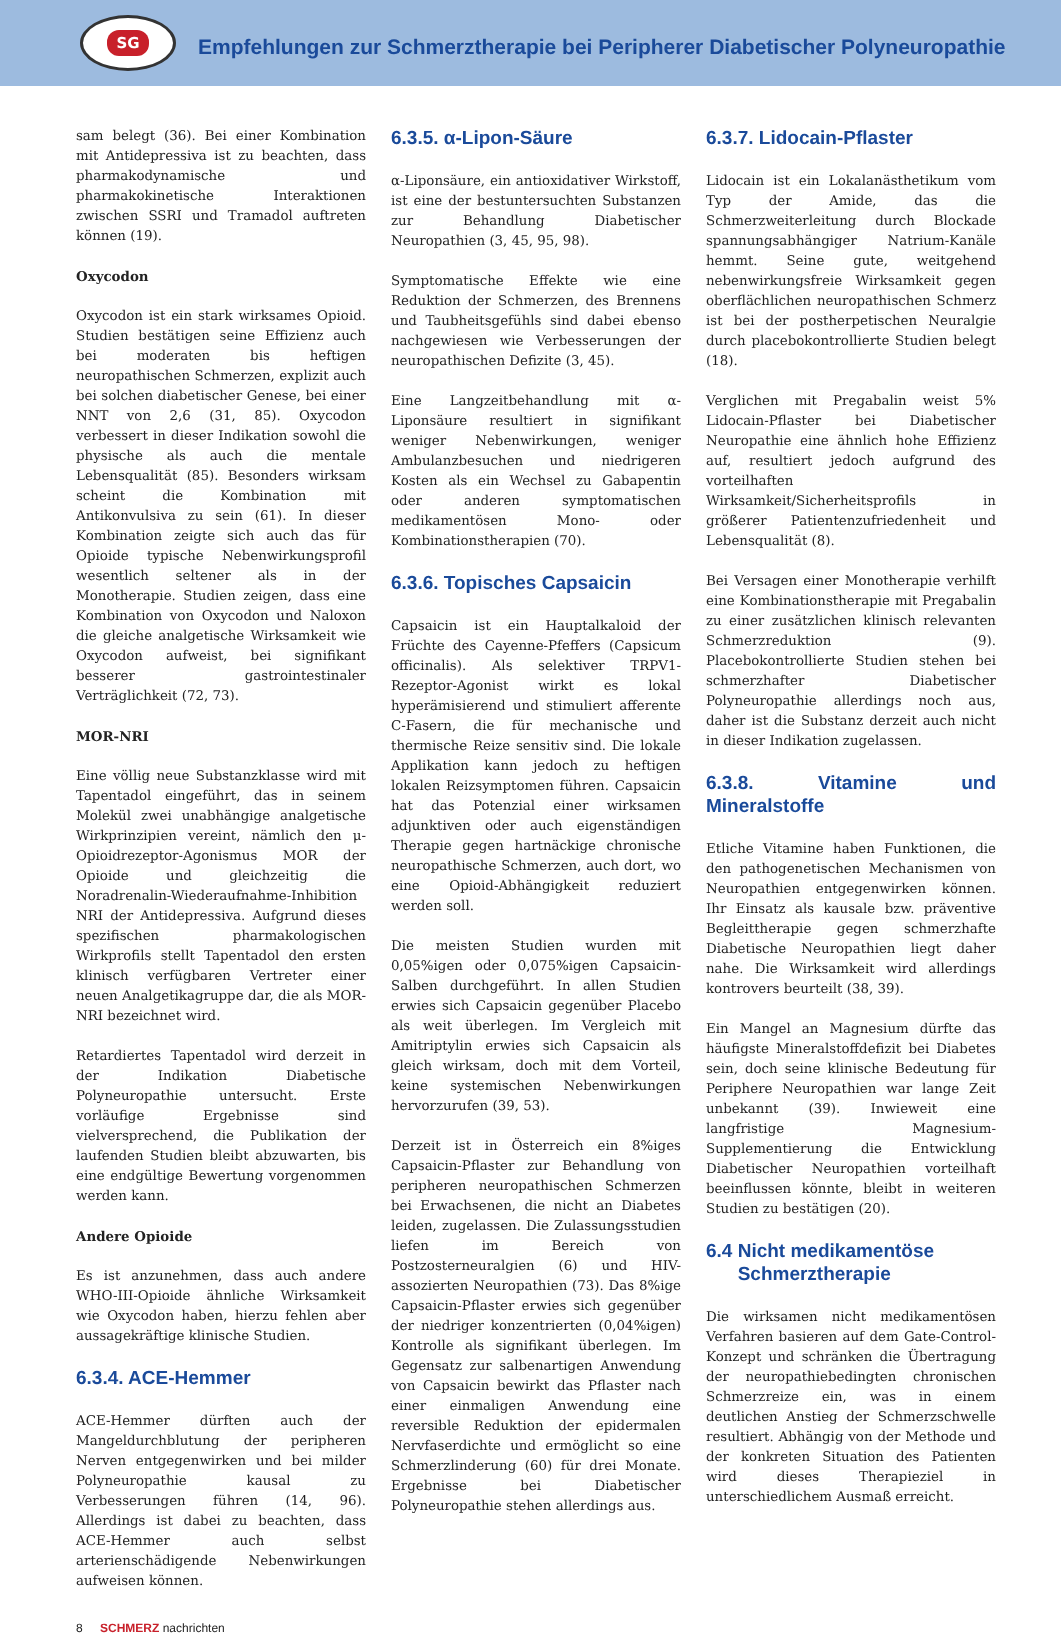SG
Empfehlungen zur Schmerztherapie bei Peripherer Diabetischer Polyneuropathie
sam belegt (36). Bei einer Kombination mit Antidepressiva ist zu beachten, dass pharmakodynamische und pharmakokinetische Interaktionen zwischen SSRI und Tramadol auftreten können (19).
Oxycodon
Oxycodon ist ein stark wirksames Opioid. Studien bestätigen seine Effizienz auch bei moderaten bis heftigen neuropathischen Schmerzen, explizit auch bei solchen diabetischer Genese, bei einer NNT von 2,6 (31, 85). Oxycodon verbessert in dieser Indikation sowohl die physische als auch die mentale Lebensqualität (85). Besonders wirksam scheint die Kombination mit Antikonvulsiva zu sein (61). In dieser Kombination zeigte sich auch das für Opioide typische Nebenwirkungsprofil wesentlich seltener als in der Monotherapie. Studien zeigen, dass eine Kombination von Oxycodon und Naloxon die gleiche analgetische Wirksamkeit wie Oxycodon aufweist, bei signifikant besserer gastrointestinaler Verträglichkeit (72, 73).
MOR-NRI
Eine völlig neue Substanzklasse wird mit Tapentadol eingeführt, das in seinem Molekül zwei unabhängige analgetische Wirkprinzipien vereint, nämlich den μ-Opioidrezeptor-Agonismus MOR der Opioide und gleichzeitig die Noradrenalin-Wiederaufnahme-Inhibition NRI der Antidepressiva. Aufgrund dieses spezifischen pharmakologischen Wirkprofils stellt Tapentadol den ersten klinisch verfügbaren Vertreter einer neuen Analgetikagruppe dar, die als MOR-NRI bezeichnet wird.
Retardiertes Tapentadol wird derzeit in der Indikation Diabetische Polyneuropathie untersucht. Erste vorläufige Ergebnisse sind vielversprechend, die Publikation der laufenden Studien bleibt abzuwarten, bis eine endgültige Bewertung vorgenommen werden kann.
Andere Opioide
Es ist anzunehmen, dass auch andere WHO-III-Opioide ähnliche Wirksamkeit wie Oxycodon haben, hierzu fehlen aber aussagekräftige klinische Studien.
6.3.4. ACE-Hemmer
ACE-Hemmer dürften auch der Mangeldurchblutung der peripheren Nerven entgegenwirken und bei milder Polyneuropathie kausal zu Verbesserungen führen (14, 96). Allerdings ist dabei zu beachten, dass ACE-Hemmer auch selbst arterienschädigende Nebenwirkungen aufweisen können.
6.3.5. α-Lipon-Säure
α-Liponsäure, ein antioxidativer Wirkstoff, ist eine der bestuntersuchten Substanzen zur Behandlung Diabetischer Neuropathien (3, 45, 95, 98).
Symptomatische Effekte wie eine Reduktion der Schmerzen, des Brennens und Taubheitsgefühls sind dabei ebenso nachgewiesen wie Verbesserungen der neuropathischen Defizite (3, 45).
Eine Langzeitbehandlung mit α-Liponsäure resultiert in signifikant weniger Nebenwirkungen, weniger Ambulanzbesuchen und niedrigeren Kosten als ein Wechsel zu Gabapentin oder anderen symptomatischen medikamentösen Mono- oder Kombinationstherapien (70).
6.3.6. Topisches Capsaicin
Capsaicin ist ein Hauptalkaloid der Früchte des Cayenne-Pfeffers (Capsicum officinalis). Als selektiver TRPV1-Rezeptor-Agonist wirkt es lokal hyperämisierend und stimuliert afferente C-Fasern, die für mechanische und thermische Reize sensitiv sind. Die lokale Applikation kann jedoch zu heftigen lokalen Reizsymptomen führen. Capsaicin hat das Potenzial einer wirksamen adjunktiven oder auch eigenständigen Therapie gegen hartnäckige chronische neuropathische Schmerzen, auch dort, wo eine Opioid-Abhängigkeit reduziert werden soll.
Die meisten Studien wurden mit 0,05%igen oder 0,075%igen Capsaicin-Salben durchgeführt. In allen Studien erwies sich Capsaicin gegenüber Placebo als weit überlegen. Im Vergleich mit Amitriptylin erwies sich Capsaicin als gleich wirksam, doch mit dem Vorteil, keine systemischen Nebenwirkungen hervorzurufen (39, 53).
Derzeit ist in Österreich ein 8%iges Capsaicin-Pflaster zur Behandlung von peripheren neuropathischen Schmerzen bei Erwachsenen, die nicht an Diabetes leiden, zugelassen. Die Zulassungsstudien liefen im Bereich von Postzosterneuralgien (6) und HIV-assozierten Neuropathien (73). Das 8%ige Capsaicin-Pflaster erwies sich gegenüber der niedriger konzentrierten (0,04%igen) Kontrolle als signifikant überlegen. Im Gegensatz zur salbenartigen Anwendung von Capsaicin bewirkt das Pflaster nach einer einmaligen Anwendung eine reversible Reduktion der epidermalen Nervfaserdichte und ermöglicht so eine Schmerzlinderung (60) für drei Monate. Ergebnisse bei Diabetischer Polyneuropathie stehen allerdings aus.
6.3.7. Lidocain-Pflaster
Lidocain ist ein Lokalanästhetikum vom Typ der Amide, das die Schmerzweiterleitung durch Blockade spannungsabhängiger Natrium-Kanäle hemmt. Seine gute, weitgehend nebenwirkungsfreie Wirksamkeit gegen oberflächlichen neuropathischen Schmerz ist bei der postherpetischen Neuralgie durch placebokontrollierte Studien belegt (18).
Verglichen mit Pregabalin weist 5% Lidocain-Pflaster bei Diabetischer Neuropathie eine ähnlich hohe Effizienz auf, resultiert jedoch aufgrund des vorteilhaften Wirksamkeit/Sicherheitsprofils in größerer Patientenzufriedenheit und Lebensqualität (8).
Bei Versagen einer Monotherapie verhilft eine Kombinationstherapie mit Pregabalin zu einer zusätzlichen klinisch relevanten Schmerzreduktion (9). Placebokontrollierte Studien stehen bei schmerzhafter Diabetischer Polyneuropathie allerdings noch aus, daher ist die Substanz derzeit auch nicht in dieser Indikation zugelassen.
6.3.8. Vitamine und Mineralstoffe
Etliche Vitamine haben Funktionen, die den pathogenetischen Mechanismen von Neuropathien entgegenwirken können. Ihr Einsatz als kausale bzw. präventive Begleittherapie gegen schmerzhafte Diabetische Neuropathien liegt daher nahe. Die Wirksamkeit wird allerdings kontrovers beurteilt (38, 39).
Ein Mangel an Magnesium dürfte das häufigste Mineralstoffdefizit bei Diabetes sein, doch seine klinische Bedeutung für Periphere Neuropathien war lange Zeit unbekannt (39). Inwieweit eine langfristige Magnesium-Supplementierung die Entwicklung Diabetischer Neuropathien vorteilhaft beeinflussen könnte, bleibt in weiteren Studien zu bestätigen (20).
6.4 Nicht medikamentöse
Schmerztherapie
Die wirksamen nicht medikamentösen Verfahren basieren auf dem Gate-Control-Konzept und schränken die Übertragung der neuropathiebedingten chronischen Schmerzreize ein, was in einem deutlichen Anstieg der Schmerzschwelle resultiert. Abhängig von der Methode und der konkreten Situation des Patienten wird dieses Therapieziel in unterschiedlichem Ausmaß erreicht.
8 SCHMERZ nachrichten